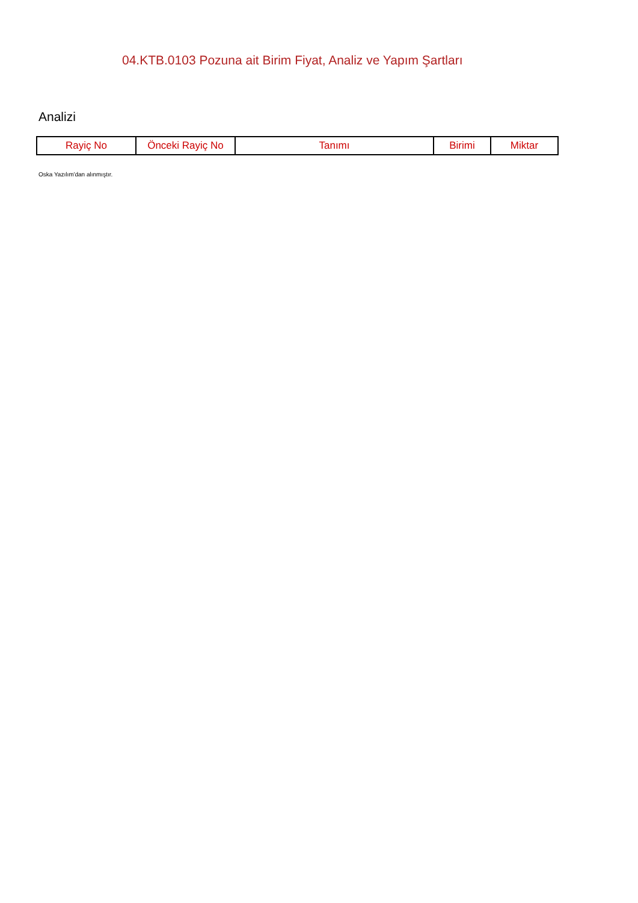04.KTB.0103 Pozuna ait Birim Fiyat, Analiz ve Yapım Şartları
Analizi
| Rayiç No | Önceki Rayiç No | Tanımı | Birimi | Miktar |
| --- | --- | --- | --- | --- |
Oska Yazılım'dan alınmıştır.